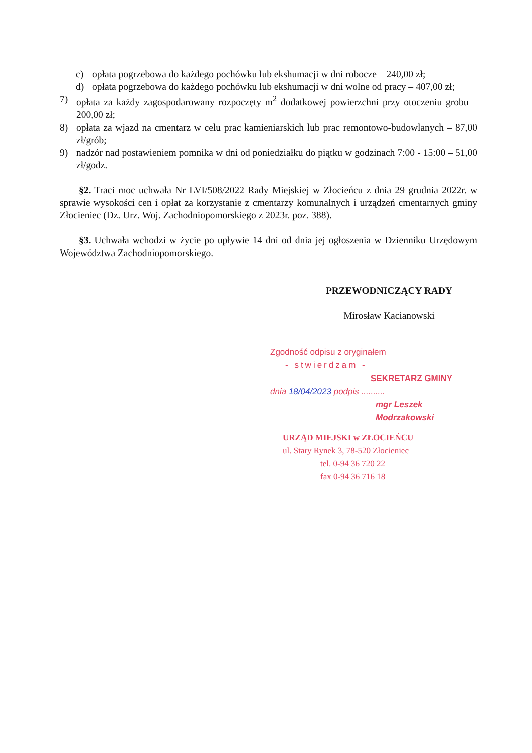c) opłata pogrzebowa do każdego pochówku lub ekshumacji w dni robocze – 240,00 zł;
d) opłata pogrzebowa do każdego pochówku lub ekshumacji w dni wolne od pracy – 407,00 zł;
7) opłata za każdy zagospodarowany rozpoczęty m<sup>2</sup> dodatkowej powierzchni przy otoczeniu grobu – 200,00 zł;
8) opłata za wjazd na cmentarz w celu prac kamieniarskich lub prac remontowo-budowlanych – 87,00 zł/grób;
9) nadzór nad postawieniem pomnika w dni od poniedziałku do piątku w godzinach 7:00 - 15:00 – 51,00 zł/godz.
§2. Traci moc uchwała Nr LVI/508/2022 Rady Miejskiej w Złocieńcu z dnia 29 grudnia 2022r. w sprawie wysokości cen i opłat za korzystanie z cmentarzy komunalnych i urządzeń cmentarnych gminy Złocieniec (Dz. Urz. Woj. Zachodniopomorskiego z 2023r. poz. 388).
§3. Uchwała wchodzi w życie po upływie 14 dni od dnia jej ogłoszenia w Dzienniku Urzędowym Województwa Zachodniopomorskiego.
PRZEWODNICZĄCY RADY
Mirosław Kacianowski
Zgodność odpisu z oryginałem
- stwierdzam -
SEKRETARZ GMINY
dnia 18/04/2023 podpis ..........
mgr Leszek Modrzakowski
URZĄD MIEJSKI w ZŁOCIEŃCU
ul. Stary Rynek 3, 78-520 Złocieniec
tel. 0-94 36 720 22
fax 0-94 36 716 18